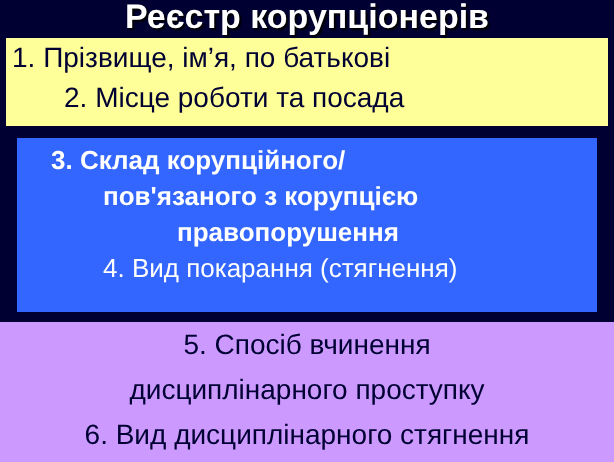Реєстр корупціонерів
1. Прізвище, ім’я, по батькові
2. Місце роботи та посада
3. Склад корупційного/
пов'язаного з корупцією
правопорушення
4. Вид покарання (стягнення)
5. Спосіб вчинення
дисциплінарного проступку
6. Вид дисциплінарного стягнення